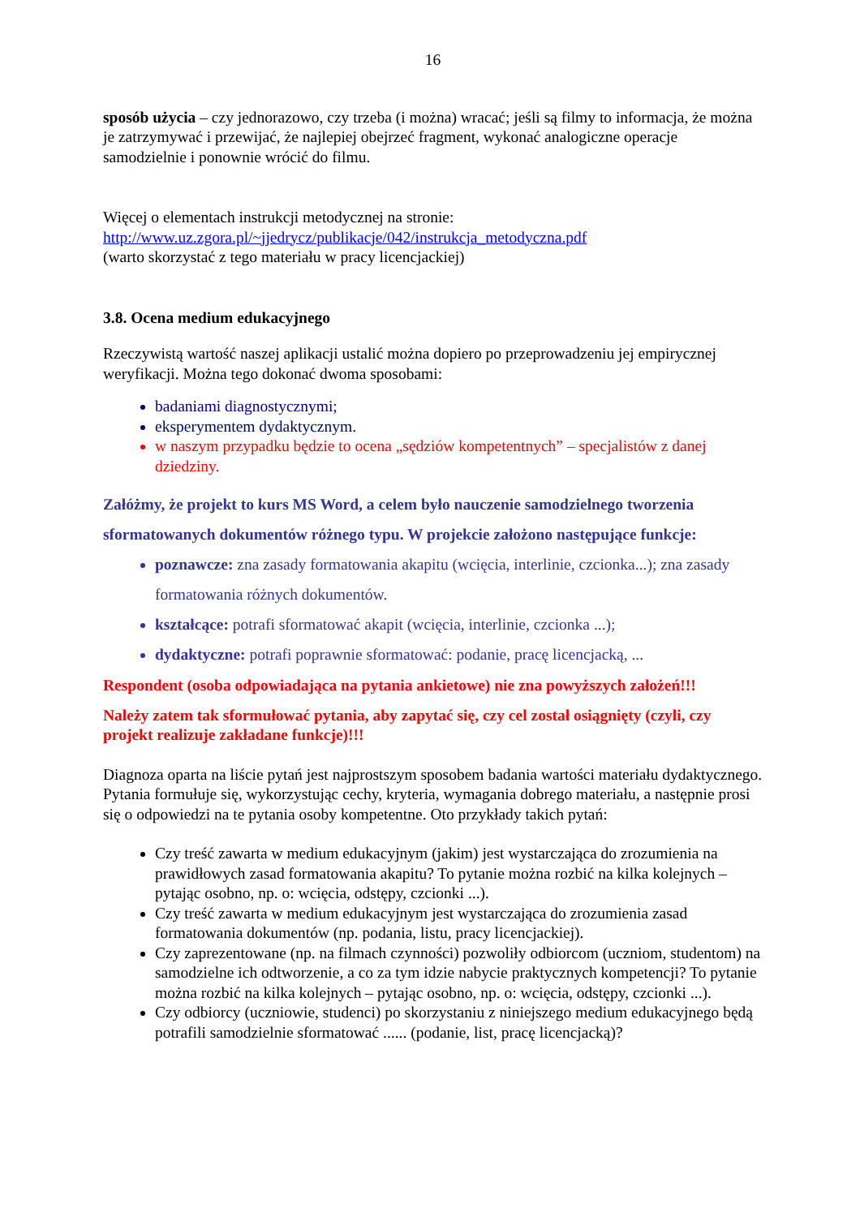16
sposób użycia – czy jednorazowo, czy trzeba (i można) wracać; jeśli są filmy to informacja, że można je zatrzymywać i przewijać, że najlepiej obejrzeć fragment, wykonać analogiczne operacje samodzielnie i ponownie wrócić do filmu.
Więcej o elementach instrukcji metodycznej na stronie:
http://www.uz.zgora.pl/~jjedrycz/publikacje/042/instrukcja_metodyczna.pdf
(warto skorzystać z tego materiału w pracy licencjackiej)
3.8. Ocena medium edukacyjnego
Rzeczywistą wartość naszej aplikacji ustalić można dopiero po przeprowadzeniu jej empirycznej weryfikacji. Można tego dokonać dwoma sposobami:
badaniami diagnostycznymi;
eksperymentem dydaktycznym.
w naszym przypadku będzie to ocena „sędziów kompetentnych” – specjalistów z danej dziedziny.
Załóżmy, że projekt to kurs MS Word, a celem było nauczenie samodzielnego tworzenia sformatowanych dokumentów różnego typu. W projekcie założono następujące funkcje:
poznawcze: zna zasady formatowania akapitu (wcięcia, interlinie, czcionka...); zna zasady formatowania różnych dokumentów.
kształcące: potrafi sformatować akapit (wcięcia, interlinie, czcionka ...);
dydaktyczne: potrafi poprawnie sformatować: podanie, pracę licencjacką, ...
Respondent (osoba odpowiadająca na pytania ankietowe) nie zna powyższych założeń!!!
Należy zatem tak sformułować pytania, aby zapytać się, czy cel został osiągnięty (czyli, czy projekt realizuje zakładane funkcje)!!!
Diagnoza oparta na liście pytań jest najprostszym sposobem badania wartości materiału dydaktycznego. Pytania formułuje się, wykorzystując cechy, kryteria, wymagania dobrego materiału, a następnie prosi się o odpowiedzi na te pytania osoby kompetentne. Oto przykłady takich pytań:
Czy treść zawarta w medium edukacyjnym (jakim) jest wystarczająca do zrozumienia na prawidłowych zasad formatowania akapitu? To pytanie można rozbić na kilka kolejnych – pytając osobno, np. o: wcięcia, odstępy, czcionki ...).
Czy treść zawarta w medium edukacyjnym jest wystarczająca do zrozumienia zasad formatowania dokumentów (np. podania, listu, pracy licencjackiej).
Czy zaprezentowane (np. na filmach czynności) pozwoliły odbiorcom (uczniom, studentom) na samodzielne ich odtworzenie, a co za tym idzie nabycie praktycznych kompetencji? To pytanie można rozbić na kilka kolejnych – pytając osobno, np. o: wcięcia, odstępy, czcionki ...).
Czy odbiorcy (uczniowie, studenci) po skorzystaniu z niniejszego medium edukacyjnego będą potrafili samodzielnie sformatować ...... (podanie, list, pracę licencjacką)?